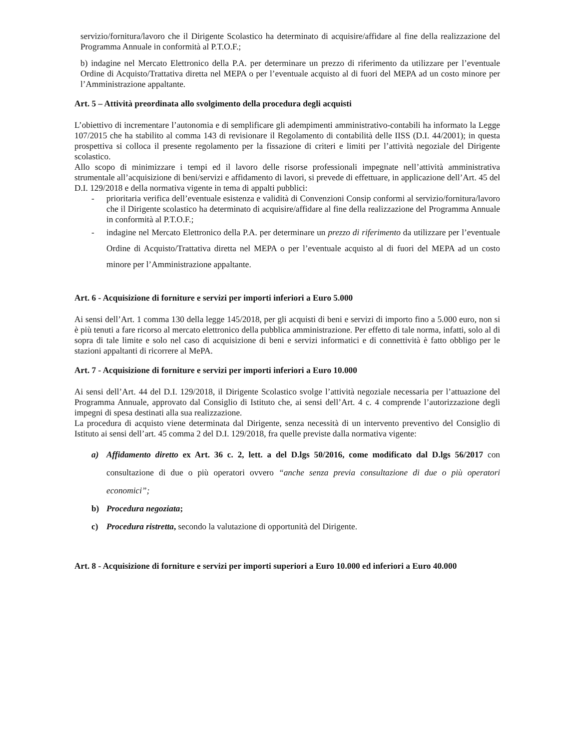servizio/fornitura/lavoro che il Dirigente Scolastico ha determinato di acquisire/affidare al fine della realizzazione del Programma Annuale in conformità al P.T.O.F.;
b) indagine nel Mercato Elettronico della P.A. per determinare un prezzo di riferimento da utilizzare per l’eventuale Ordine di Acquisto/Trattativa diretta nel MEPA o per l’eventuale acquisto al di fuori del MEPA ad un costo minore per l’Amministrazione appaltante.
Art. 5 – Attività preordinata allo svolgimento della procedura degli acquisti
L’obiettivo di incrementare l’autonomia e di semplificare gli adempimenti amministrativo-contabili ha informato la Legge 107/2015 che ha stabilito al comma 143 di revisionare il Regolamento di contabilità delle IISS (D.I. 44/2001); in questa prospettiva si colloca il presente regolamento per la fissazione di criteri e limiti per l’attività negoziale del Dirigente scolastico.
Allo scopo di minimizzare i tempi ed il lavoro delle risorse professionali impegnate nell’attività amministrativa strumentale all’acquisizione di beni/servizi e affidamento di lavori, si prevede di effettuare, in applicazione dell’Art. 45 del D.I. 129/2018 e della normativa vigente in tema di appalti pubblici:
- prioritaria verifica dell’eventuale esistenza e validità di Convenzioni Consip conformi al servizio/fornitura/lavoro che il Dirigente scolastico ha determinato di acquisire/affidare al fine della realizzazione del Programma Annuale in conformità al P.T.O.F.;
- indagine nel Mercato Elettronico della P.A. per determinare un prezzo di riferimento da utilizzare per l’eventuale Ordine di Acquisto/Trattativa diretta nel MEPA o per l’eventuale acquisto al di fuori del MEPA ad un costo minore per l’Amministrazione appaltante.
Art. 6 - Acquisizione di forniture e servizi per importi inferiori a Euro 5.000
Ai sensi dell’Art. 1 comma 130 della legge 145/2018, per gli acquisti di beni e servizi di importo fino a 5.000 euro, non si è più tenuti a fare ricorso al mercato elettronico della pubblica amministrazione. Per effetto di tale norma, infatti, solo al di sopra di tale limite e solo nel caso di acquisizione di beni e servizi informatici e di connettività è fatto obbligo per le stazioni appaltanti di ricorrere al MePA.
Art. 7 - Acquisizione di forniture e servizi per importi inferiori a Euro 10.000
Ai sensi dell’Art. 44 del D.I. 129/2018, il Dirigente Scolastico svolge l’attività negoziale necessaria per l’attuazione del Programma Annuale, approvato dal Consiglio di Istituto che, ai sensi dell’Art. 4 c. 4 comprende l’autorizzazione degli impegni di spesa destinati alla sua realizzazione.
La procedura di acquisto viene determinata dal Dirigente, senza necessità di un intervento preventivo del Consiglio di Istituto ai sensi dell’art. 45 comma 2 del D.I. 129/2018, fra quelle previste dalla normativa vigente:
a) Affidamento diretto ex Art. 36 c. 2, lett. a del D.lgs 50/2016, come modificato dal D.lgs 56/2017 con consultazione di due o più operatori ovvero “anche senza previa consultazione di due o più operatori economici”;
b) Procedura negoziata;
c) Procedura ristretta, secondo la valutazione di opportunità del Dirigente.
Art. 8 - Acquisizione di forniture e servizi per importi superiori a Euro 10.000 ed inferiori a Euro 40.000